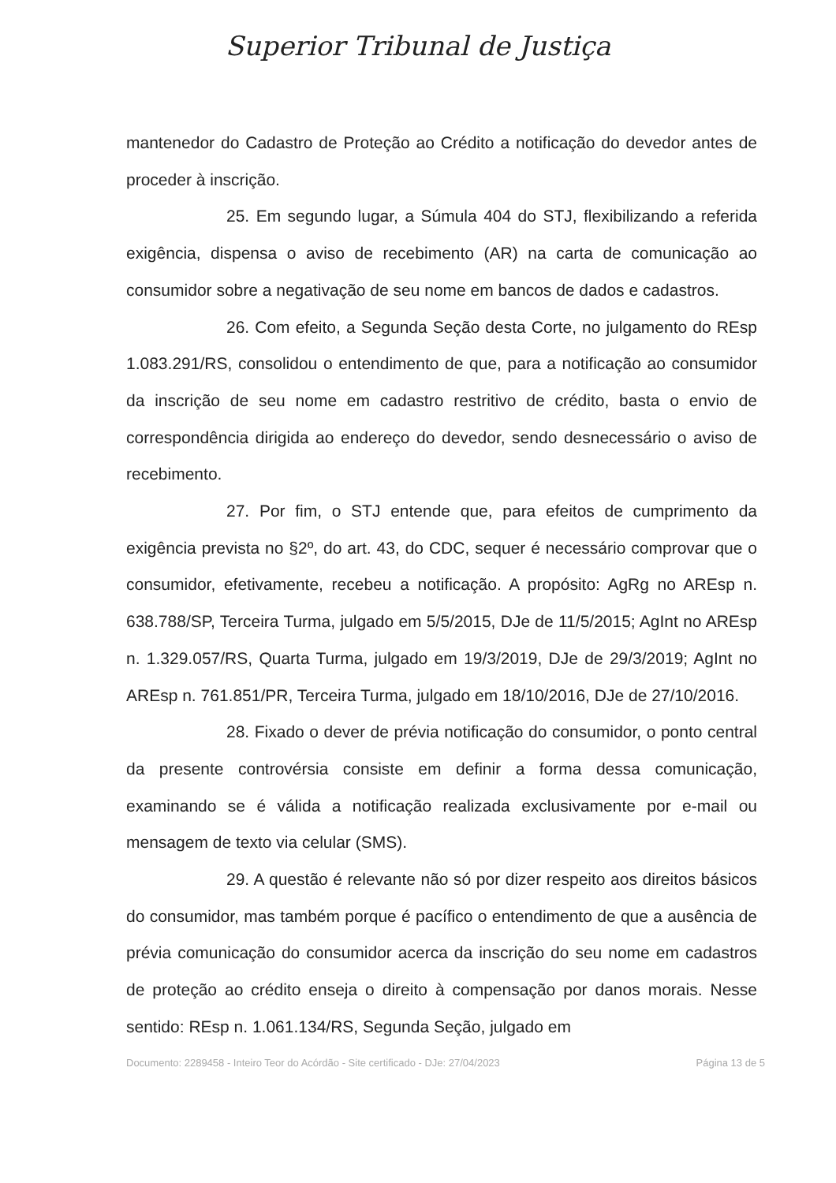Superior Tribunal de Justiça
mantenedor do Cadastro de Proteção ao Crédito a notificação do devedor antes de proceder à inscrição.
25. Em segundo lugar, a Súmula 404 do STJ, flexibilizando a referida exigência, dispensa o aviso de recebimento (AR) na carta de comunicação ao consumidor sobre a negativação de seu nome em bancos de dados e cadastros.
26. Com efeito, a Segunda Seção desta Corte, no julgamento do REsp 1.083.291/RS, consolidou o entendimento de que, para a notificação ao consumidor da inscrição de seu nome em cadastro restritivo de crédito, basta o envio de correspondência dirigida ao endereço do devedor, sendo desnecessário o aviso de recebimento.
27. Por fim, o STJ entende que, para efeitos de cumprimento da exigência prevista no §2º, do art. 43, do CDC, sequer é necessário comprovar que o consumidor, efetivamente, recebeu a notificação. A propósito: AgRg no AREsp n. 638.788/SP, Terceira Turma, julgado em 5/5/2015, DJe de 11/5/2015; AgInt no AREsp n. 1.329.057/RS, Quarta Turma, julgado em 19/3/2019, DJe de 29/3/2019; AgInt no AREsp n. 761.851/PR, Terceira Turma, julgado em 18/10/2016, DJe de 27/10/2016.
28. Fixado o dever de prévia notificação do consumidor, o ponto central da presente controvérsia consiste em definir a forma dessa comunicação, examinando se é válida a notificação realizada exclusivamente por e-mail ou mensagem de texto via celular (SMS).
29. A questão é relevante não só por dizer respeito aos direitos básicos do consumidor, mas também porque é pacífico o entendimento de que a ausência de prévia comunicação do consumidor acerca da inscrição do seu nome em cadastros de proteção ao crédito enseja o direito à compensação por danos morais. Nesse sentido: REsp n. 1.061.134/RS, Segunda Seção, julgado em
Documento: 2289458 - Inteiro Teor do Acórdão - Site certificado - DJe: 27/04/2023 Página 13 de 5